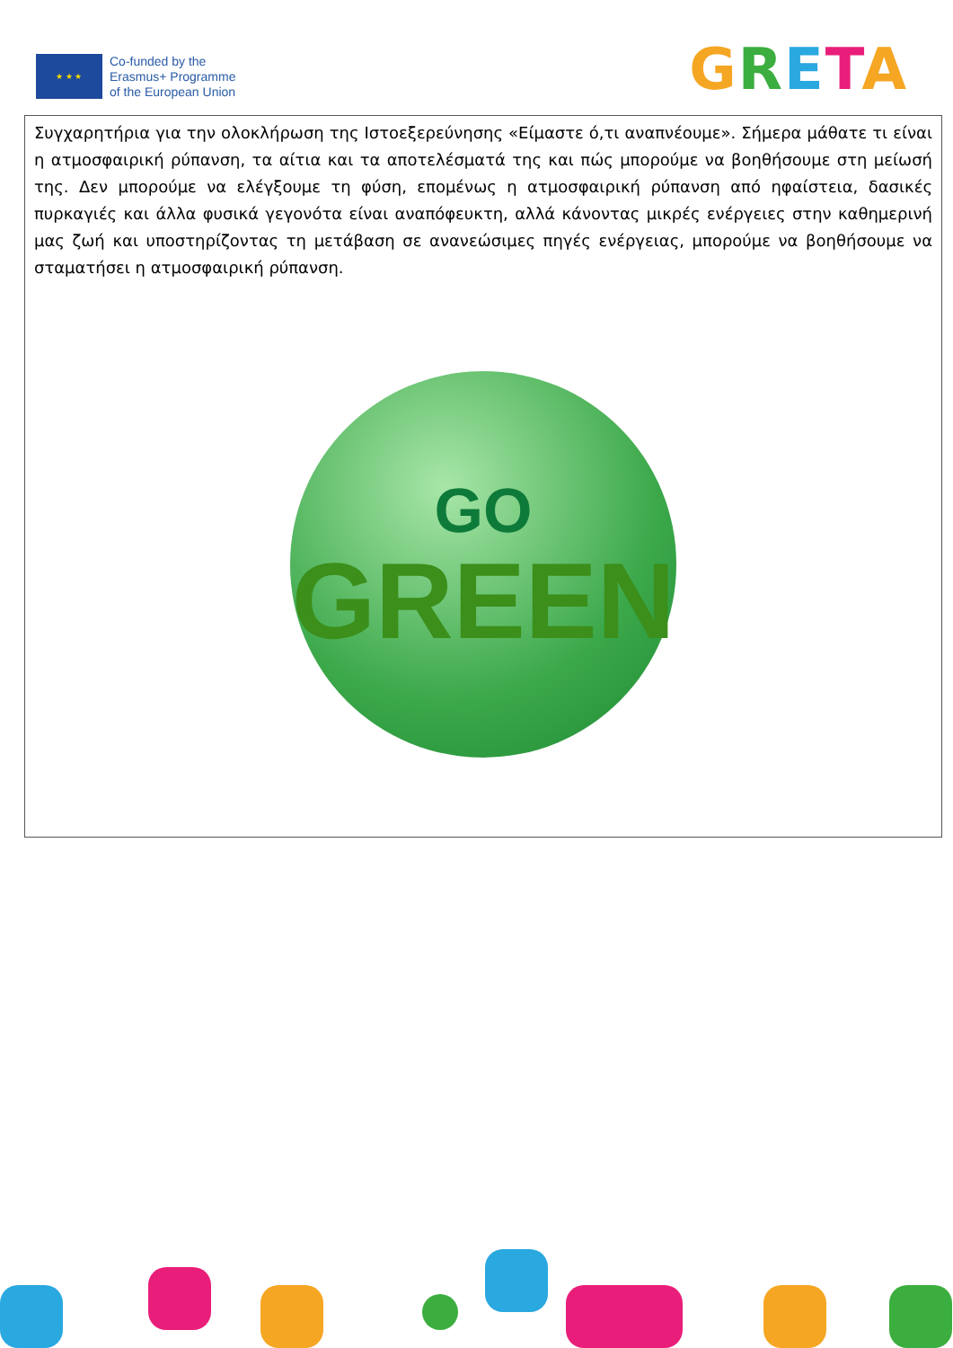★ ★ ★
Co-funded by the
Erasmus+ Programme
of the European Union
GRETA
Συγχαρητήρια για την ολοκλήρωση της Ιστοεξερεύνησης «Είμαστε ό,τι αναπνέουμε». Σήμερα μάθατε τι είναι η ατμοσφαιρική ρύπανση, τα αίτια και τα αποτελέσματά της και πώς μπορούμε να βοηθήσουμε στη μείωσή της. Δεν μπορούμε να ελέγξουμε τη φύση, επομένως η ατμοσφαιρική ρύπανση από ηφαίστεια, δασικές πυρκαγιές και άλλα φυσικά γεγονότα είναι αναπόφευκτη, αλλά κάνοντας μικρές ενέργειες στην καθημερινή μας ζωή και υποστηρίζοντας τη μετάβαση σε ανανεώσιμες πηγές ενέργειας, μπορούμε να βοηθήσουμε να σταματήσει η ατμοσφαιρική ρύπανση.
GO
GREEN